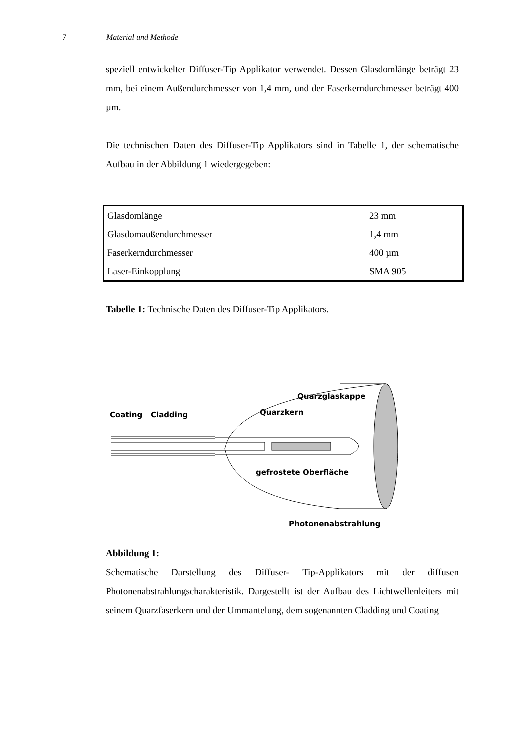7 Material und Methode
speziell entwickelter Diffuser-Tip Applikator verwendet. Dessen Glasdomlänge beträgt 23 mm, bei einem Außendurchmesser von 1,4 mm, und der Faserkerndurchmesser beträgt 400 µm.
Die technischen Daten des Diffuser-Tip Applikators sind in Tabelle 1, der schematische Aufbau in der Abbildung 1 wiedergegeben:
| Glasdomlänge | 23 mm |
| Glasdomaußendurchmesser | 1,4 mm |
| Faserkerndurchmesser | 400 µm |
| Laser-Einkopplung | SMA 905 |
Tabelle 1: Technische Daten des Diffuser-Tip Applikators.
Coating
Cladding
Quarzkern
Quarzglaskappe
gefrostete Oberfläche
Photonenabstrahlung
Abbildung 1:
Schematische Darstellung des Diffuser- Tip-Applikators mit der diffusen Photonenabstrahlungscharakteristik. Dargestellt ist der Aufbau des Lichtwellenleiters mit seinem Quarzfaserkern und der Ummantelung, dem sogenannten Cladding und Coating